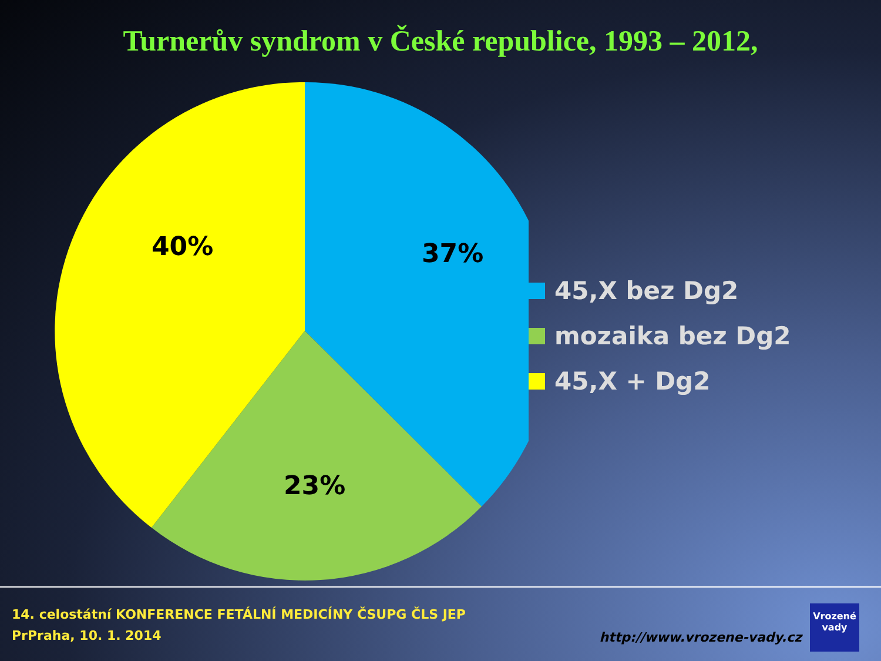Turnerův syndrom v České republice, 1993 – 2012,
37%
23%
40%
45,X bez Dg2
mozaika bez Dg2
45,X + Dg2
14. celostátní KONFERENCE FETÁLNÍ MEDICÍNY ČSUPG ČLS JEP
PrPraha, 10. 1. 2014
http://www.vrozene-vady.cz
Vrozené
vady